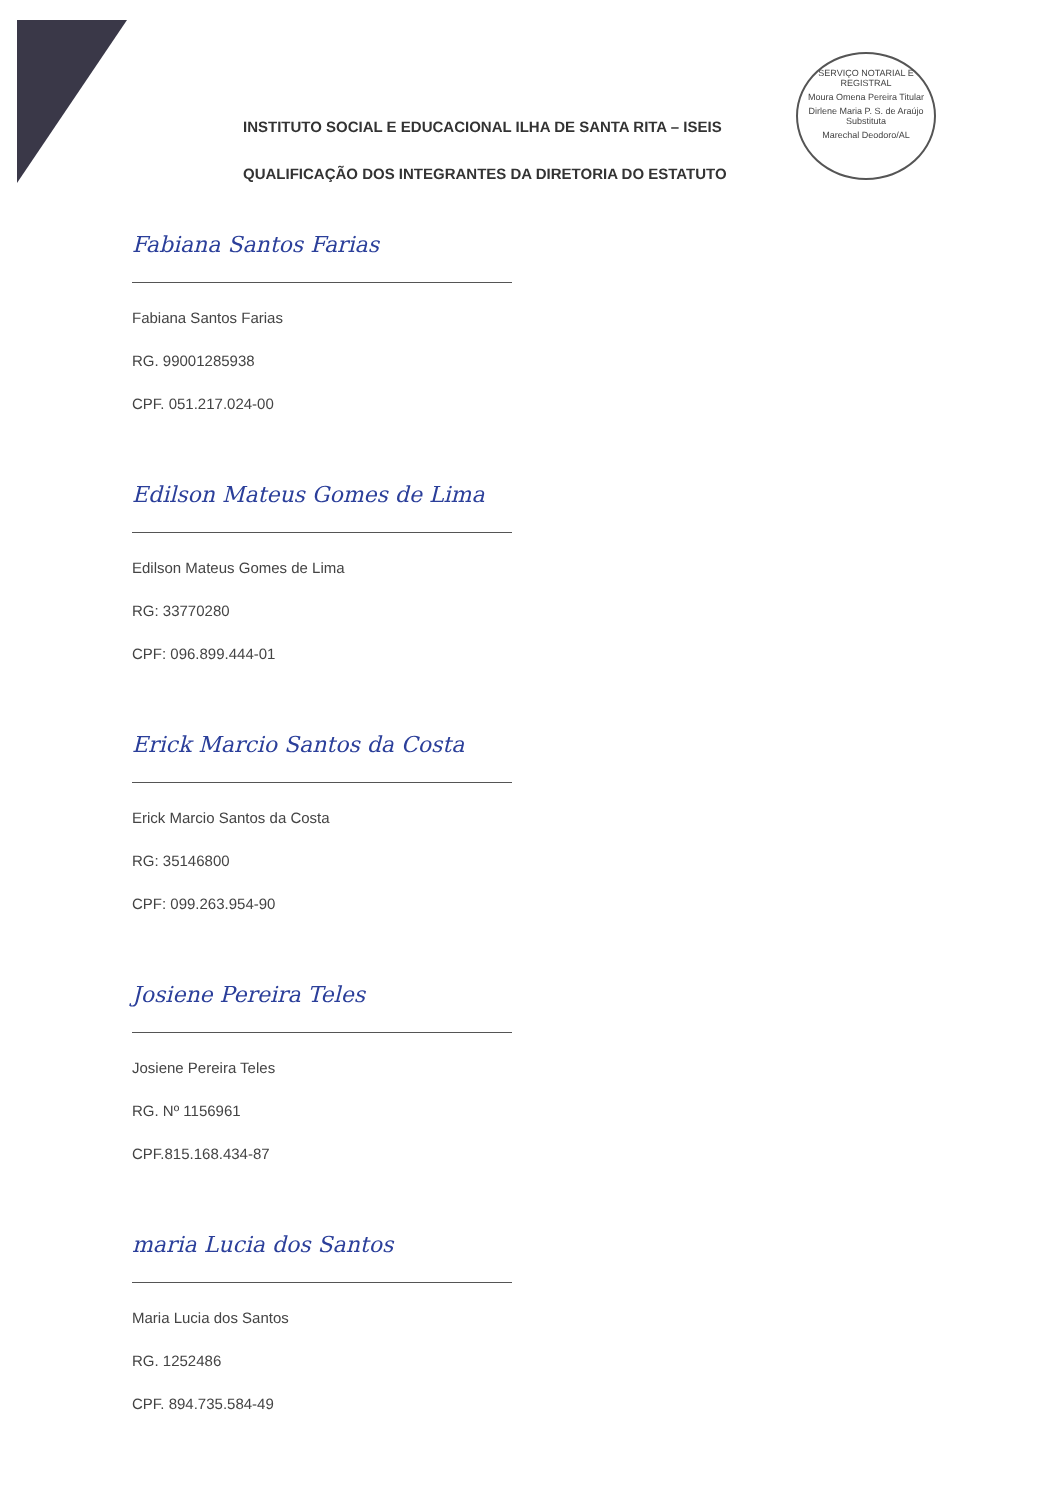SERVIÇO NOTARIAL E REGISTRAL
Moura Omena Pereira Titular
Dirlene Maria P. S. de Araújo
Substituta
Marechal Deodoro/AL
INSTITUTO SOCIAL E EDUCACIONAL ILHA DE SANTA RITA – ISEIS
QUALIFICAÇÃO DOS INTEGRANTES DA DIRETORIA DO ESTATUTO
Fabiana Santos Farias
Fabiana Santos Farias
RG. 99001285938
CPF. 051.217.024-00
Edilson Mateus Gomes de Lima
Edilson Mateus Gomes de Lima
RG: 33770280
CPF: 096.899.444-01
Erick Marcio Santos da Costa
Erick Marcio Santos da Costa
RG: 35146800
CPF: 099.263.954-90
Josiene Pereira Teles
Josiene Pereira Teles
RG. Nº 1156961
CPF.815.168.434-87
maria Lucia dos Santos
Maria Lucia dos Santos
RG. 1252486
CPF. 894.735.584-49